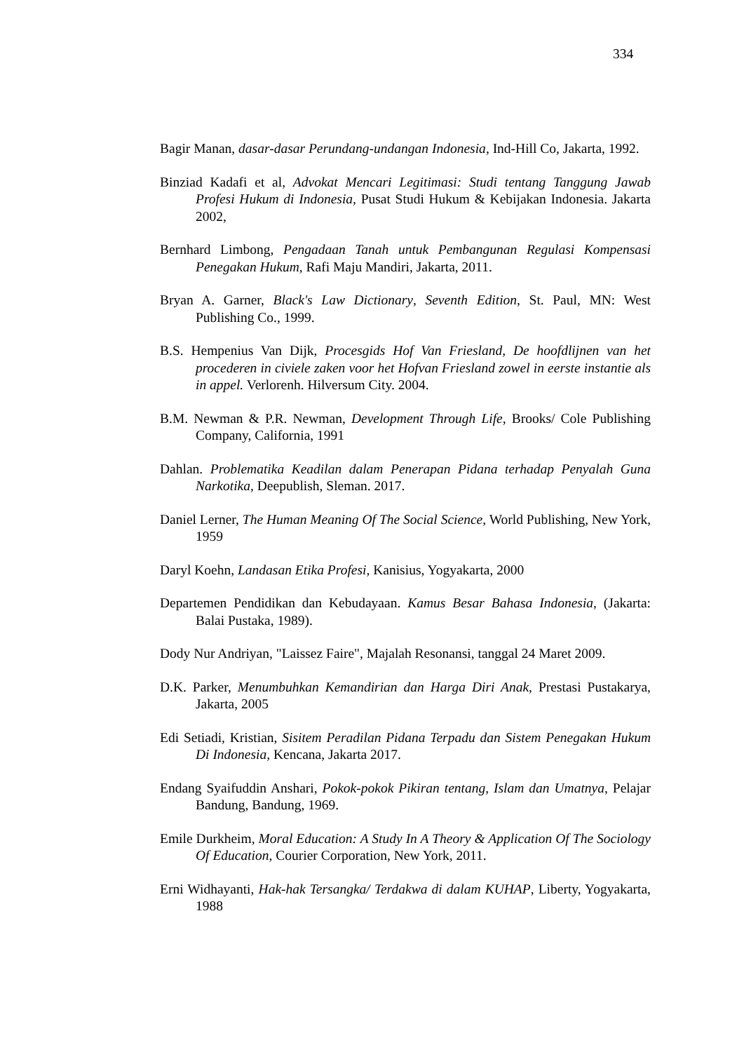334
Bagir Manan, dasar-dasar Perundang-undangan Indonesia, Ind-Hill Co, Jakarta, 1992.
Binziad Kadafi et al, Advokat Mencari Legitimasi: Studi tentang Tanggung Jawab Profesi Hukum di Indonesia, Pusat Studi Hukum & Kebijakan Indonesia. Jakarta 2002,
Bernhard Limbong, Pengadaan Tanah untuk Pembangunan Regulasi Kompensasi Penegakan Hukum, Rafi Maju Mandiri, Jakarta, 2011.
Bryan A. Garner, Black's Law Dictionary, Seventh Edition, St. Paul, MN: West Publishing Co., 1999.
B.S. Hempenius Van Dijk, Procesgids Hof Van Friesland, De hoofdlijnen van het procederen in civiele zaken voor het Hofvan Friesland zowel in eerste instantie als in appel. Verlorenh. Hilversum City. 2004.
B.M. Newman & P.R. Newman, Development Through Life, Brooks/ Cole Publishing Company, California, 1991
Dahlan. Problematika Keadilan dalam Penerapan Pidana terhadap Penyalah Guna Narkotika, Deepublish, Sleman. 2017.
Daniel Lerner, The Human Meaning Of The Social Science, World Publishing, New York, 1959
Daryl Koehn, Landasan Etika Profesi, Kanisius, Yogyakarta, 2000
Departemen Pendidikan dan Kebudayaan. Kamus Besar Bahasa Indonesia, (Jakarta: Balai Pustaka, 1989).
Dody Nur Andriyan, "Laissez Faire", Majalah Resonansi, tanggal 24 Maret 2009.
D.K. Parker, Menumbuhkan Kemandirian dan Harga Diri Anak, Prestasi Pustakarya, Jakarta, 2005
Edi Setiadi, Kristian, Sisitem Peradilan Pidana Terpadu dan Sistem Penegakan Hukum Di Indonesia, Kencana, Jakarta 2017.
Endang Syaifuddin Anshari, Pokok-pokok Pikiran tentang, Islam dan Umatnya, Pelajar Bandung, Bandung, 1969.
Emile Durkheim, Moral Education: A Study In A Theory & Application Of The Sociology Of Education, Courier Corporation, New York, 2011.
Erni Widhayanti, Hak-hak Tersangka/ Terdakwa di dalam KUHAP, Liberty, Yogyakarta, 1988